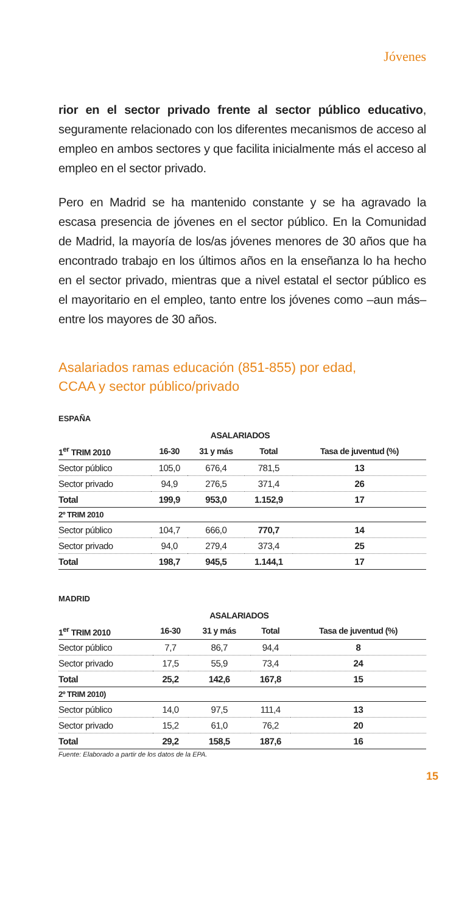Jóvenes
rior en el sector privado frente al sector público educativo, seguramente relacionado con los diferentes mecanismos de acceso al empleo en ambos sectores y que facilita inicialmente más el acceso al empleo en el sector privado.
Pero en Madrid se ha mantenido constante y se ha agravado la escasa presencia de jóvenes en el sector público. En la Comunidad de Madrid, la mayoría de los/as jóvenes menores de 30 años que ha encontrado trabajo en los últimos años en la enseñanza lo ha hecho en el sector privado, mientras que a nivel estatal el sector público es el mayoritario en el empleo, tanto entre los jóvenes como –aun más– entre los mayores de 30 años.
Asalariados ramas educación (851-855) por edad,
CCAA y sector público/privado
ESPAÑA
| | | ASALARIADOS | | |
| --- | --- | --- | --- | --- |
| 1<sup>er</sup> TRIM 2010 | 16-30 | 31 y más | Total | Tasa de juventud (%) |
| Sector público | 105,0 | 676,4 | 781,5 | 13 |
| Sector privado | 94,9 | 276,5 | 371,4 | 26 |
| Total | 199,9 | 953,0 | 1.152,9 | 17 |
| 2º TRIM 2010 | | | | |
| Sector público | 104,7 | 666,0 | 770,7 | 14 |
| Sector privado | 94,0 | 279,4 | 373,4 | 25 |
| Total | 198,7 | 945,5 | 1.144,1 | 17 |
MADRID
| | | ASALARIADOS | | |
| --- | --- | --- | --- | --- |
| 1<sup>er</sup> TRIM 2010 | 16-30 | 31 y más | Total | Tasa de juventud (%) |
| Sector público | 7,7 | 86,7 | 94,4 | 8 |
| Sector privado | 17,5 | 55,9 | 73,4 | 24 |
| Total | 25,2 | 142,6 | 167,8 | 15 |
| 2º TRIM 2010) | | | | |
| Sector público | 14,0 | 97,5 | 111,4 | 13 |
| Sector privado | 15,2 | 61,0 | 76,2 | 20 |
| Total | 29,2 | 158,5 | 187,6 | 16 |
Fuente: Elaborado a partir de los datos de la EPA.
15